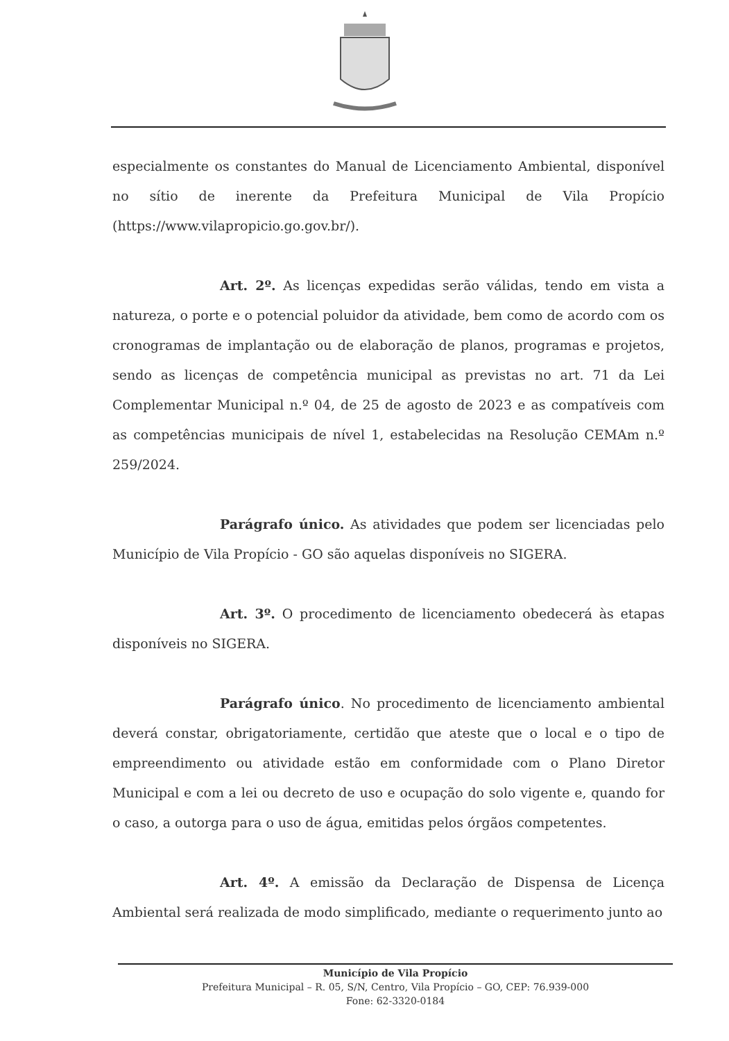especialmente os constantes do Manual de Licenciamento Ambiental, disponível no sítio de inerente da Prefeitura Municipal de Vila Propício (https://www.vilapropicio.go.gov.br/).
Art. 2º. As licenças expedidas serão válidas, tendo em vista a natureza, o porte e o potencial poluidor da atividade, bem como de acordo com os cronogramas de implantação ou de elaboração de planos, programas e projetos, sendo as licenças de competência municipal as previstas no art. 71 da Lei Complementar Municipal n.º 04, de 25 de agosto de 2023 e as compatíveis com as competências municipais de nível 1, estabelecidas na Resolução CEMAm n.º 259/2024.
Parágrafo único. As atividades que podem ser licenciadas pelo Município de Vila Propício - GO são aquelas disponíveis no SIGERA.
Art. 3º. O procedimento de licenciamento obedecerá às etapas disponíveis no SIGERA.
Parágrafo único. No procedimento de licenciamento ambiental deverá constar, obrigatoriamente, certidão que ateste que o local e o tipo de empreendimento ou atividade estão em conformidade com o Plano Diretor Municipal e com a lei ou decreto de uso e ocupação do solo vigente e, quando for o caso, a outorga para o uso de água, emitidas pelos órgãos competentes.
Art. 4º. A emissão da Declaração de Dispensa de Licença Ambiental será realizada de modo simplificado, mediante o requerimento junto ao
Município de Vila Propício
Prefeitura Municipal – R. 05, S/N, Centro, Vila Propício – GO, CEP: 76.939-000
Fone: 62-3320-0184